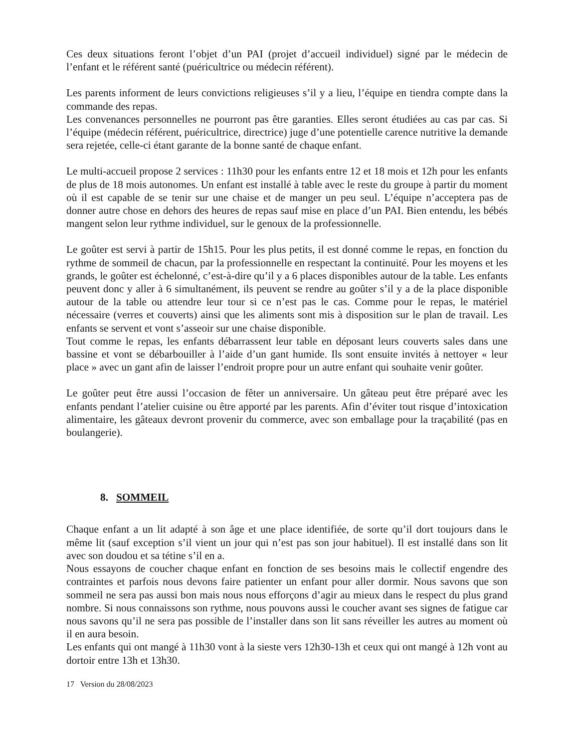Ces deux situations feront l’objet d’un PAI (projet d’accueil individuel) signé par le médecin de l’enfant et le référent santé (puéricultrice ou médecin référent).
Les parents informent de leurs convictions religieuses s’il y a lieu, l’équipe en tiendra compte dans la commande des repas.
Les convenances personnelles ne pourront pas être garanties. Elles seront étudiées au cas par cas. Si l’équipe (médecin référent, puéricultrice, directrice) juge d’une potentielle carence nutritive la demande sera rejetée, celle-ci étant garante de la bonne santé de chaque enfant.
Le multi-accueil propose 2 services : 11h30 pour les enfants entre 12 et 18 mois et 12h pour les enfants de plus de 18 mois autonomes. Un enfant est installé à table avec le reste du groupe à partir du moment où il est capable de se tenir sur une chaise et de manger un peu seul. L’équipe n’acceptera pas de donner autre chose en dehors des heures de repas sauf mise en place d’un PAI. Bien entendu, les bébés mangent selon leur rythme individuel, sur le genoux de la professionnelle.
Le goûter est servi à partir de 15h15. Pour les plus petits, il est donné comme le repas, en fonction du rythme de sommeil de chacun, par la professionnelle en respectant la continuité. Pour les moyens et les grands, le goûter est échelonné, c’est-à-dire qu’il y a 6 places disponibles autour de la table. Les enfants peuvent donc y aller à 6 simultanément, ils peuvent se rendre au goûter s’il y a de la place disponible autour de la table ou attendre leur tour si ce n’est pas le cas. Comme pour le repas, le matériel nécessaire (verres et couverts) ainsi que les aliments sont mis à disposition sur le plan de travail. Les enfants se servent et vont s’asseoir sur une chaise disponible.
Tout comme le repas, les enfants débarrassent leur table en déposant leurs couverts sales dans une bassine et vont se débarbouiller à l’aide d’un gant humide. Ils sont ensuite invités à nettoyer « leur place » avec un gant afin de laisser l’endroit propre pour un autre enfant qui souhaite venir goûter.
Le goûter peut être aussi l’occasion de fêter un anniversaire. Un gâteau peut être préparé avec les enfants pendant l’atelier cuisine ou être apporté par les parents. Afin d’éviter tout risque d’intoxication alimentaire, les gâteaux devront provenir du commerce, avec son emballage pour la traçabilité (pas en boulangerie).
8. SOMMEIL
Chaque enfant a un lit adapté à son âge et une place identifiée, de sorte qu’il dort toujours dans le même lit (sauf exception s’il vient un jour qui n’est pas son jour habituel). Il est installé dans son lit avec son doudou et sa tétine s’il en a.
Nous essayons de coucher chaque enfant en fonction de ses besoins mais le collectif engendre des contraintes et parfois nous devons faire patienter un enfant pour aller dormir. Nous savons que son sommeil ne sera pas aussi bon mais nous nous efforçons d’agir au mieux dans le respect du plus grand nombre. Si nous connaissons son rythme, nous pouvons aussi le coucher avant ses signes de fatigue car nous savons qu’il ne sera pas possible de l’installer dans son lit sans réveiller les autres au moment où il en aura besoin.
Les enfants qui ont mangé à 11h30 vont à la sieste vers 12h30-13h et ceux qui ont mangé à 12h vont au dortoir entre 13h et 13h30.
17 Version du 28/08/2023